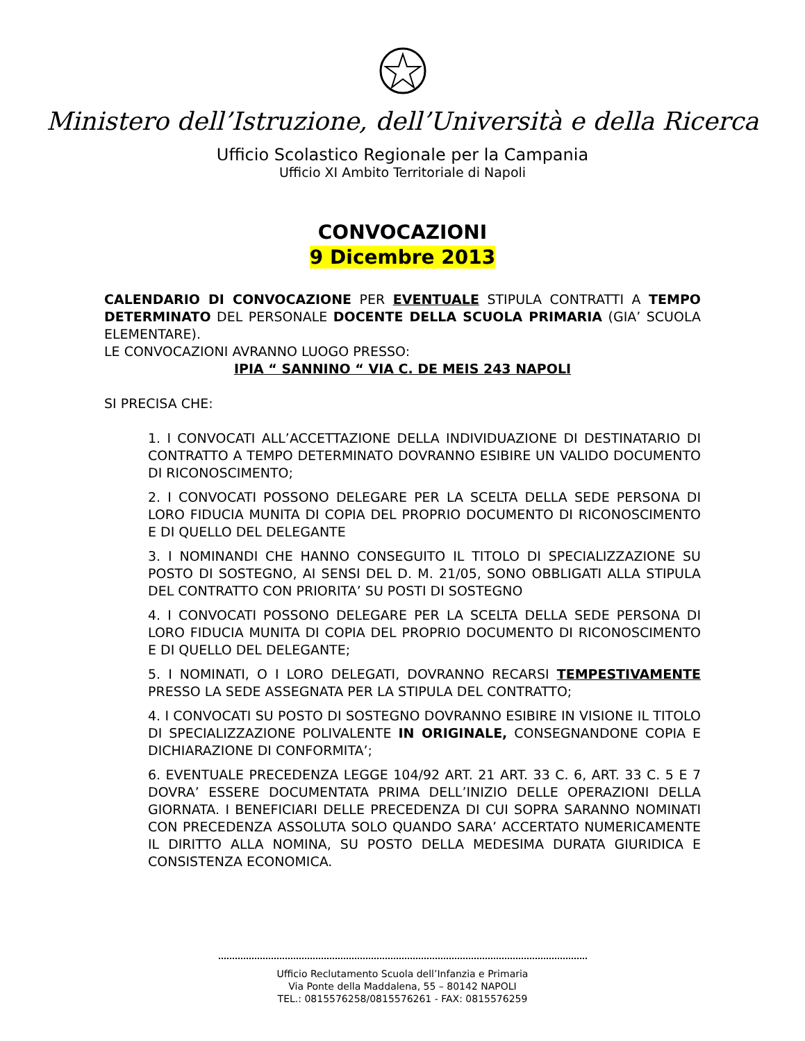Ministero dell’Istruzione, dell’Università e della Ricerca
Ufficio Scolastico Regionale per la Campania
Ufficio XI Ambito Territoriale di Napoli
CONVOCAZIONI
9 Dicembre 2013
CALENDARIO DI CONVOCAZIONE PER EVENTUALE STIPULA CONTRATTI A TEMPO DETERMINATO DEL PERSONALE DOCENTE DELLA SCUOLA PRIMARIA (GIA’ SCUOLA ELEMENTARE).
LE CONVOCAZIONI AVRANNO LUOGO PRESSO:
IPIA “ SANNINO “ VIA C. DE MEIS 243 NAPOLI
SI PRECISA CHE:
1. I CONVOCATI ALL’ACCETTAZIONE DELLA INDIVIDUAZIONE DI DESTINATARIO DI CONTRATTO A TEMPO DETERMINATO DOVRANNO ESIBIRE UN VALIDO DOCUMENTO DI RICONOSCIMENTO;
2. I CONVOCATI POSSONO DELEGARE PER LA SCELTA DELLA SEDE PERSONA DI LORO FIDUCIA MUNITA DI COPIA DEL PROPRIO DOCUMENTO DI RICONOSCIMENTO E DI QUELLO DEL DELEGANTE
3. I NOMINANDI CHE HANNO CONSEGUITO IL TITOLO DI SPECIALIZZAZIONE SU POSTO DI SOSTEGNO, AI SENSI DEL D. M. 21/05, SONO OBBLIGATI ALLA STIPULA DEL CONTRATTO CON PRIORITA’ SU POSTI DI SOSTEGNO
4. I CONVOCATI POSSONO DELEGARE PER LA SCELTA DELLA SEDE PERSONA DI LORO FIDUCIA MUNITA DI COPIA DEL PROPRIO DOCUMENTO DI RICONOSCIMENTO E DI QUELLO DEL DELEGANTE;
5. I NOMINATI, O I LORO DELEGATI, DOVRANNO RECARSI TEMPESTIVAMENTE PRESSO LA SEDE ASSEGNATA PER LA STIPULA DEL CONTRATTO;
4. I CONVOCATI SU POSTO DI SOSTEGNO DOVRANNO ESIBIRE IN VISIONE IL TITOLO DI SPECIALIZZAZIONE POLIVALENTE IN ORIGINALE, CONSEGNANDONE COPIA E DICHIARAZIONE DI CONFORMITA’;
6. EVENTUALE PRECEDENZA LEGGE 104/92 ART. 21 ART. 33 C. 6, ART. 33 C. 5 E 7 DOVRA’ ESSERE DOCUMENTATA PRIMA DELL’INIZIO DELLE OPERAZIONI DELLA GIORNATA. I BENEFICIARI DELLE PRECEDENZA DI CUI SOPRA SARANNO NOMINATI CON PRECEDENZA ASSOLUTA SOLO QUANDO SARA’ ACCERTATO NUMERICAMENTE IL DIRITTO ALLA NOMINA, SU POSTO DELLA MEDESIMA DURATA GIURIDICA E CONSISTENZA ECONOMICA.
Ufficio Reclutamento Scuola dell’Infanzia e Primaria
Via Ponte della Maddalena, 55 – 80142 NAPOLI
TEL.: 0815576258/0815576261 - FAX: 0815576259